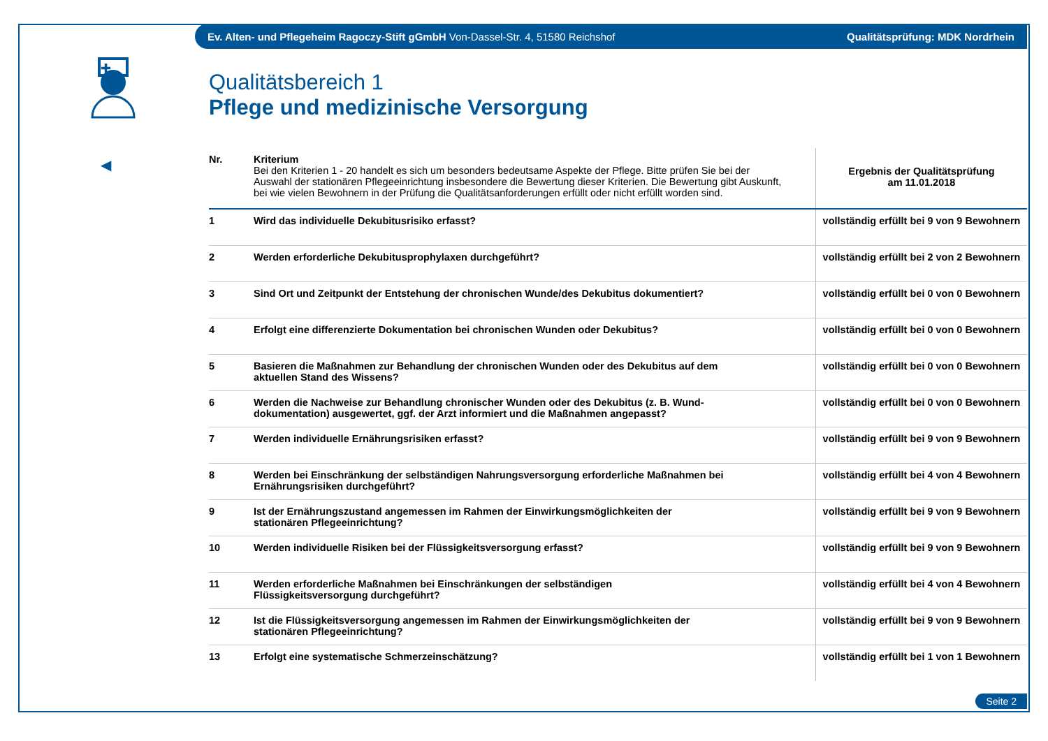Ev. Alten- und Pflegeheim Ragoczy-Stift gGmbH Von-Dassel-Str. 4, 51580 Reichshof Qualitätsprüfung: MDK Nordrhein
✚
◀
Qualitätsbereich 1
Pflege und medizinische Versorgung
| Nr. | Kriterium Bei den Kriterien 1 - 20 handelt es sich um besonders bedeutsame Aspekte der Pflege. Bitte prüfen Sie bei der Auswahl der stationären Pflegeeinrichtung insbesondere die Bewertung dieser Kriterien. Die Bewertung gibt Auskunft, bei wie vielen Bewohnern in der Prüfung die Qualitätsanforderungen erfüllt oder nicht erfüllt worden sind. | Ergebnis der Qualitätsprüfung am 11.01.2018 |
| --- | --- | --- |
| 1 | Wird das individuelle Dekubitusrisiko erfasst? | vollständig erfüllt bei 9 von 9 Bewohnern |
| 2 | Werden erforderliche Dekubitusprophylaxen durchgeführt? | vollständig erfüllt bei 2 von 2 Bewohnern |
| 3 | Sind Ort und Zeitpunkt der Entstehung der chronischen Wunde/des Dekubitus dokumentiert? | vollständig erfüllt bei 0 von 0 Bewohnern |
| 4 | Erfolgt eine differenzierte Dokumentation bei chronischen Wunden oder Dekubitus? | vollständig erfüllt bei 0 von 0 Bewohnern |
| 5 | Basieren die Maßnahmen zur Behandlung der chronischen Wunden oder des Dekubitus auf dem aktuellen Stand des Wissens? | vollständig erfüllt bei 0 von 0 Bewohnern |
| 6 | Werden die Nachweise zur Behandlung chronischer Wunden oder des Dekubitus (z. B. Wund- dokumentation) ausgewertet, ggf. der Arzt informiert und die Maßnahmen angepasst? | vollständig erfüllt bei 0 von 0 Bewohnern |
| 7 | Werden individuelle Ernährungsrisiken erfasst? | vollständig erfüllt bei 9 von 9 Bewohnern |
| 8 | Werden bei Einschränkung der selbständigen Nahrungsversorgung erforderliche Maßnahmen bei Ernährungsrisiken durchgeführt? | vollständig erfüllt bei 4 von 4 Bewohnern |
| 9 | Ist der Ernährungszustand angemessen im Rahmen der Einwirkungsmöglichkeiten der stationären Pflegeeinrichtung? | vollständig erfüllt bei 9 von 9 Bewohnern |
| 10 | Werden individuelle Risiken bei der Flüssigkeitsversorgung erfasst? | vollständig erfüllt bei 9 von 9 Bewohnern |
| 11 | Werden erforderliche Maßnahmen bei Einschränkungen der selbständigen Flüssigkeitsversorgung durchgeführt? | vollständig erfüllt bei 4 von 4 Bewohnern |
| 12 | Ist die Flüssigkeitsversorgung angemessen im Rahmen der Einwirkungsmöglichkeiten der stationären Pflegeeinrichtung? | vollständig erfüllt bei 9 von 9 Bewohnern |
| 13 | Erfolgt eine systematische Schmerzeinschätzung? | vollständig erfüllt bei 1 von 1 Bewohnern |
Seite 2